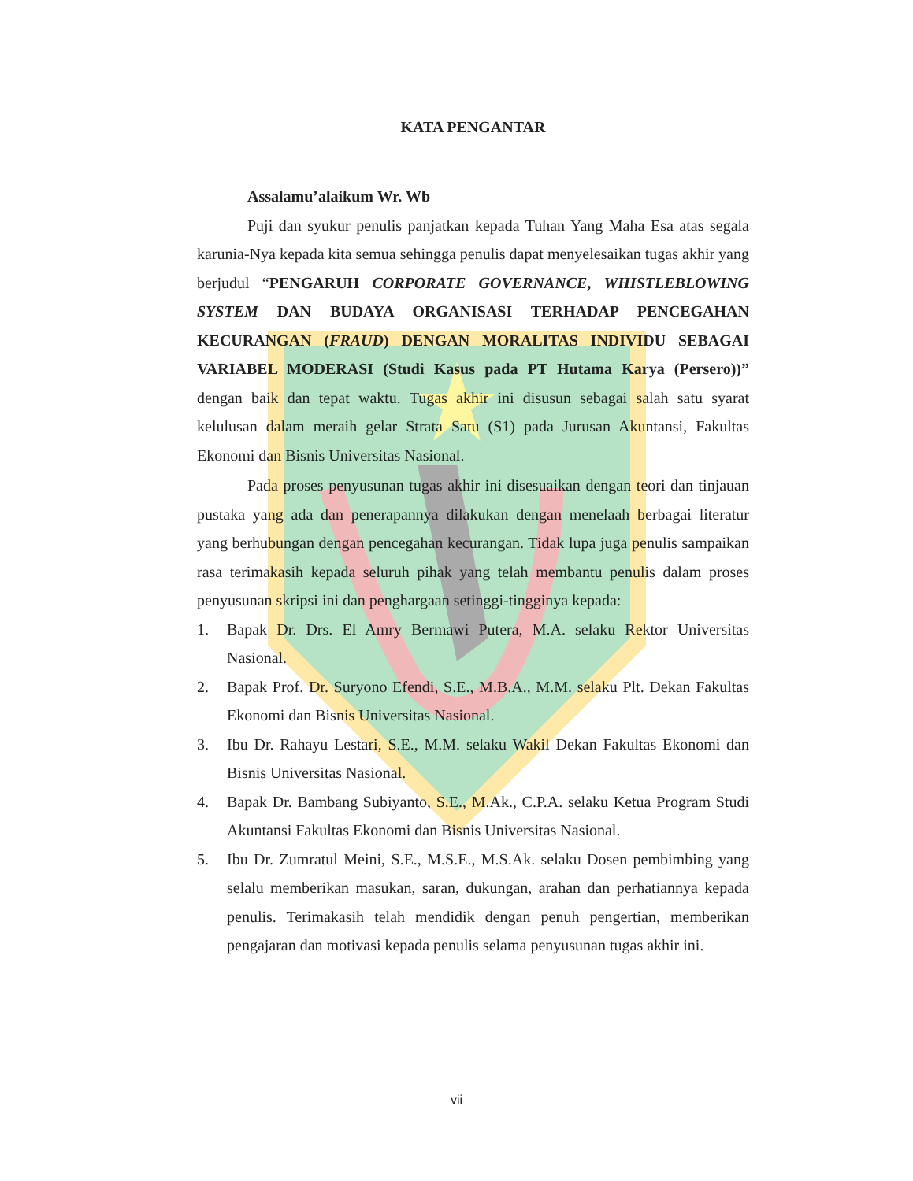KATA PENGANTAR
Assalamu’alaikum Wr. Wb
Puji dan syukur penulis panjatkan kepada Tuhan Yang Maha Esa atas segala karunia-Nya kepada kita semua sehingga penulis dapat menyelesaikan tugas akhir yang berjudul “PENGARUH CORPORATE GOVERNANCE, WHISTLEBLOWING SYSTEM DAN BUDAYA ORGANISASI TERHADAP PENCEGAHAN KECURANGAN (FRAUD) DENGAN MORALITAS INDIVIDU SEBAGAI VARIABEL MODERASI (Studi Kasus pada PT Hutama Karya (Persero))” dengan baik dan tepat waktu. Tugas akhir ini disusun sebagai salah satu syarat kelulusan dalam meraih gelar Strata Satu (S1) pada Jurusan Akuntansi, Fakultas Ekonomi dan Bisnis Universitas Nasional.
Pada proses penyusunan tugas akhir ini disesuaikan dengan teori dan tinjauan pustaka yang ada dan penerapannya dilakukan dengan menelaah berbagai literatur yang berhubungan dengan pencegahan kecurangan. Tidak lupa juga penulis sampaikan rasa terimakasih kepada seluruh pihak yang telah membantu penulis dalam proses penyusunan skripsi ini dan penghargaan setinggi-tingginya kepada:
1. Bapak Dr. Drs. El Amry Bermawi Putera, M.A. selaku Rektor Universitas Nasional.
2. Bapak Prof. Dr. Suryono Efendi, S.E., M.B.A., M.M. selaku Plt. Dekan Fakultas Ekonomi dan Bisnis Universitas Nasional.
3. Ibu Dr. Rahayu Lestari, S.E., M.M. selaku Wakil Dekan Fakultas Ekonomi dan Bisnis Universitas Nasional.
4. Bapak Dr. Bambang Subiyanto, S.E., M.Ak., C.P.A. selaku Ketua Program Studi Akuntansi Fakultas Ekonomi dan Bisnis Universitas Nasional.
5. Ibu Dr. Zumratul Meini, S.E., M.S.E., M.S.Ak. selaku Dosen pembimbing yang selalu memberikan masukan, saran, dukungan, arahan dan perhatiannya kepada penulis. Terimakasih telah mendidik dengan penuh pengertian, memberikan pengajaran dan motivasi kepada penulis selama penyusunan tugas akhir ini.
vii